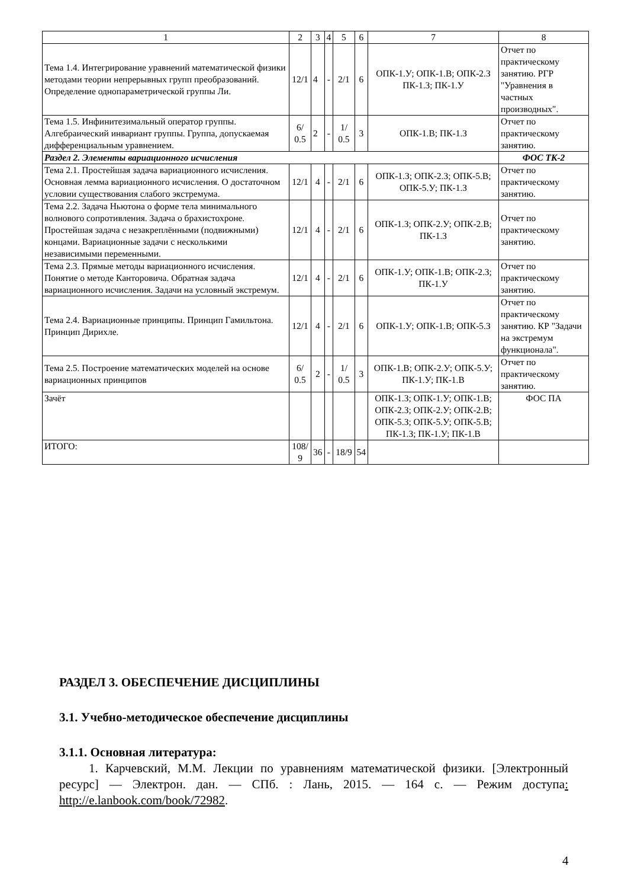| 1 | 2 | 3 | 4 | 5 | 6 | 7 | 8 |
| --- | --- | --- | --- | --- | --- | --- | --- |
| Тема 1.4. Интегрирование уравнений математической физики методами теории непрерывных групп преобразований. Определение однопараметрической группы Ли. | 12/1 | 4 | - | 2/1 | 6 | ОПК-1.У; ОПК-1.В; ОПК-2.З ПК-1.З; ПК-1.У | Отчет по практическому занятию. РГР "Уравнения в частных производных". |
| Тема 1.5. Инфинитезимальный оператор группы. Алгебраический инвариант группы. Группа, допускаемая дифференциальным уравнением. | 6/ 0.5 | 2 | - | 1/ 0.5 | 3 | ОПК-1.В; ПК-1.З | Отчет по практическому занятию. |
| Раздел 2. Элементы вариационного исчисления | | | | | | | ФОС ТК-2 |
| Тема 2.1. Простейшая задача вариационного исчисления. Основная лемма вариационного исчисления. О достаточном условии существования слабого экстремума. | 12/1 | 4 | - | 2/1 | 6 | ОПК-1.З; ОПК-2.З; ОПК-5.В; ОПК-5.У; ПК-1.З | Отчет по практическому занятию. |
| Тема 2.2. Задача Ньютона о форме тела минимального волнового сопротивления. Задача о брахистохроне. Простейшая задача с незакреплёнными (подвижными) концами. Вариационные задачи с несколькими независимыми переменными. | 12/1 | 4 | - | 2/1 | 6 | ОПК-1.З; ОПК-2.У; ОПК-2.В; ПК-1.З | Отчет по практическому занятию. |
| Тема 2.3. Прямые методы вариационного исчисления. Понятие о методе Канторовича. Обратная задача вариационного исчисления. Задачи на условный экстремум. | 12/1 | 4 | - | 2/1 | 6 | ОПК-1.У; ОПК-1.В; ОПК-2.З; ПК-1.У | Отчет по практическому занятию. |
| Тема 2.4. Вариационные принципы. Принцип Гамильтона. Принцип Дирихле. | 12/1 | 4 | - | 2/1 | 6 | ОПК-1.У; ОПК-1.В; ОПК-5.З | Отчет по практическому занятию. КР "Задачи на экстремум функционала". |
| Тема 2.5. Построение математических моделей на основе вариационных принципов | 6/ 0.5 | 2 | - | 1/ 0.5 | 3 | ОПК-1.В; ОПК-2.У; ОПК-5.У; ПК-1.У; ПК-1.В | Отчет по практическому занятию. |
| Зачёт | | | | | | ОПК-1.З; ОПК-1.У; ОПК-1.В; ОПК-2.З; ОПК-2.У; ОПК-2.В; ОПК-5.З; ОПК-5.У; ОПК-5.В; ПК-1.З; ПК-1.У; ПК-1.В | ФОС ПА |
| ИТОГО: | 108/ 9 | 36 | - | 18/9 | 54 | | |
РАЗДЕЛ 3. ОБЕСПЕЧЕНИЕ ДИСЦИПЛИНЫ
3.1. Учебно-методическое обеспечение дисциплины
3.1.1. Основная литература:
1. Карчевский, М.М. Лекции по уравнениям математической физики. [Электронный ресурс] — Электрон. дан. — СПб. : Лань, 2015. — 164 с. — Режим доступа: http://e.lanbook.com/book/72982.
4